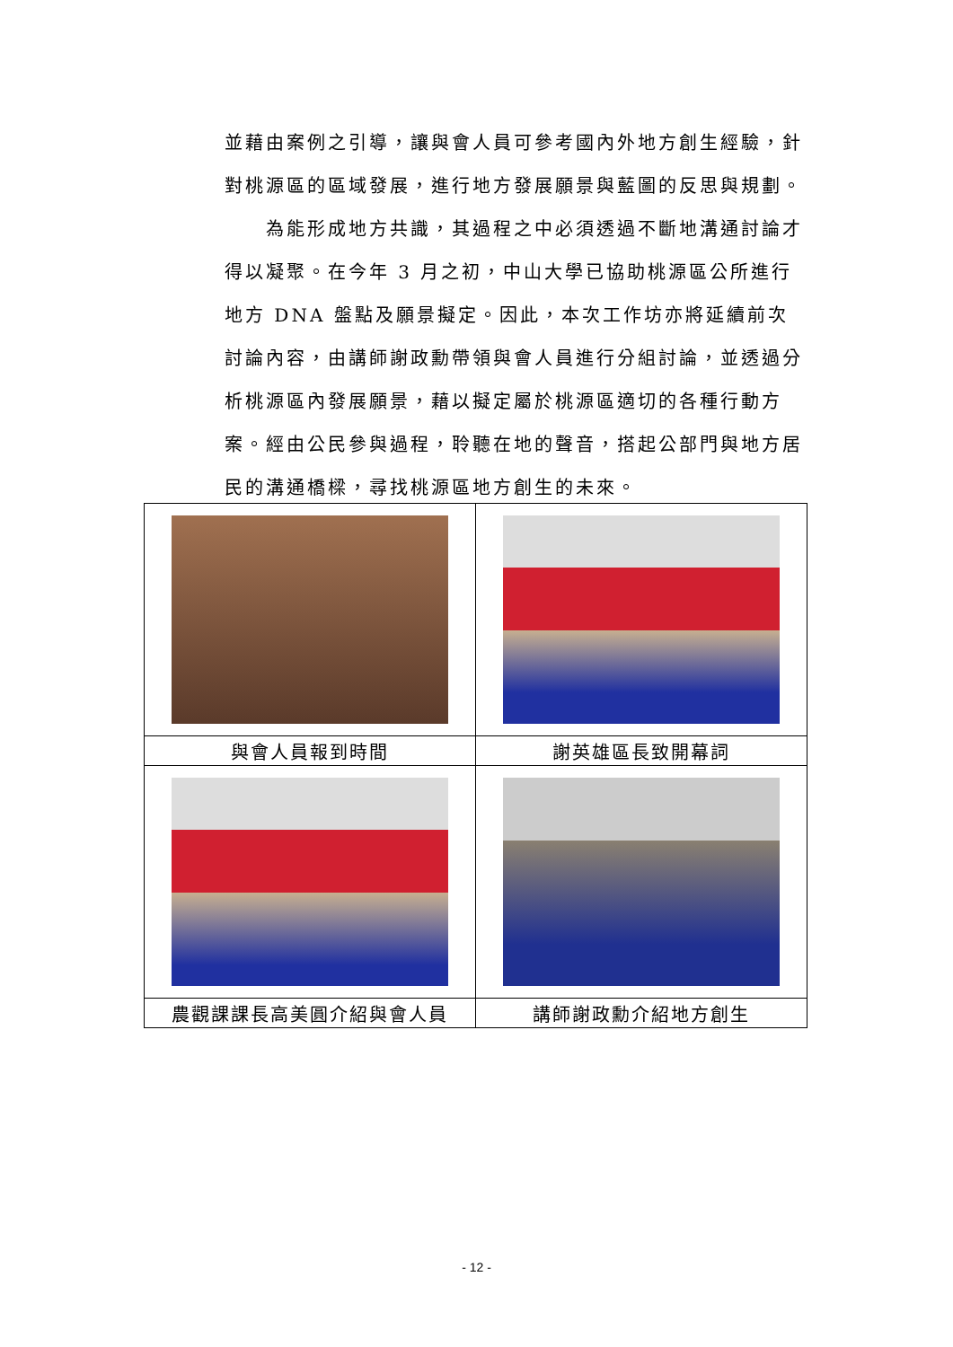並藉由案例之引導，讓與會人員可參考國內外地方創生經驗，針對桃源區的區域發展，進行地方發展願景與藍圖的反思與規劃。
為能形成地方共識，其過程之中必須透過不斷地溝通討論才得以凝聚。在今年 3 月之初，中山大學已協助桃源區公所進行地方 DNA 盤點及願景擬定。因此，本次工作坊亦將延續前次討論內容，由講師謝政勳帶領與會人員進行分組討論，並透過分析桃源區內發展願景，藉以擬定屬於桃源區適切的各種行動方案。經由公民參與過程，聆聽在地的聲音，搭起公部門與地方居民的溝通橋樑，尋找桃源區地方創生的未來。
| 與會人員報到時間 | 謝英雄區長致開幕詞 |
| 農觀課課長高美圓介紹與會人員 | 講師謝政勳介紹地方創生 |
- 12 -